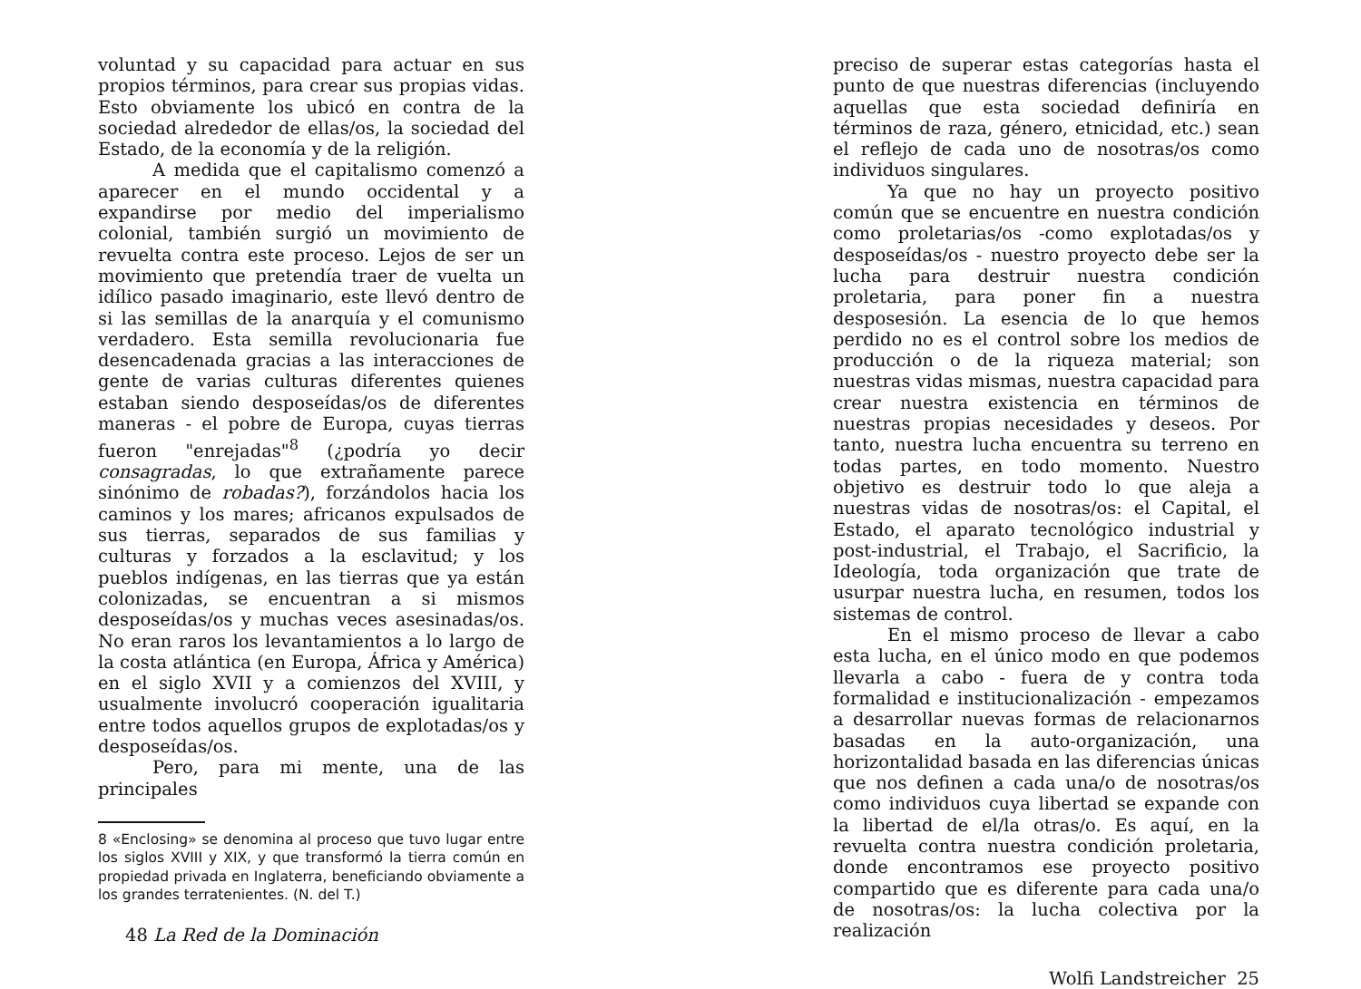voluntad y su capacidad para actuar en sus propios términos, para crear sus propias vidas. Esto obviamente los ubicó en contra de la sociedad alrededor de ellas/os, la sociedad del Estado, de la economía y de la religión.
A medida que el capitalismo comenzó a aparecer en el mundo occidental y a expandirse por medio del imperialismo colonial, también surgió un movimiento de revuelta contra este proceso. Lejos de ser un movimiento que pretendía traer de vuelta un idílico pasado imaginario, este llevó dentro de si las semillas de la anarquía y el comunismo verdadero. Esta semilla revolucionaria fue desencadenada gracias a las interacciones de gente de varias culturas diferentes quienes estaban siendo desposeídas/os de diferentes maneras - el pobre de Europa, cuyas tierras fueron "enrejadas"<sup>8</sup> (¿podría yo decir consagradas, lo que extrañamente parece sinónimo de robadas?), forzándolos hacia los caminos y los mares; africanos expulsados de sus tierras, separados de sus familias y culturas y forzados a la esclavitud; y los pueblos indígenas, en las tierras que ya están colonizadas, se encuentran a si mismos desposeídas/os y muchas veces asesinadas/os. No eran raros los levantamientos a lo largo de la costa atlántica (en Europa, África y América) en el siglo XVII y a comienzos del XVIII, y usualmente involucró cooperación igualitaria entre todos aquellos grupos de explotadas/os y desposeídas/os.
Pero, para mi mente, una de las principales
8 «Enclosing» se denomina al proceso que tuvo lugar entre los siglos XVIII y XIX, y que transformó la tierra común en propiedad privada en Inglaterra, beneficiando obviamente a los grandes terratenientes. (N. del T.)
48 La Red de la Dominación
preciso de superar estas categorías hasta el punto de que nuestras diferencias (incluyendo aquellas que esta sociedad definiría en términos de raza, género, etnicidad, etc.) sean el reflejo de cada uno de nosotras/os como individuos singulares.
Ya que no hay un proyecto positivo común que se encuentre en nuestra condición como proletarias/os -como explotadas/os y desposeídas/os - nuestro proyecto debe ser la lucha para destruir nuestra condición proletaria, para poner fin a nuestra desposesión. La esencia de lo que hemos perdido no es el control sobre los medios de producción o de la riqueza material; son nuestras vidas mismas, nuestra capacidad para crear nuestra existencia en términos de nuestras propias necesidades y deseos. Por tanto, nuestra lucha encuentra su terreno en todas partes, en todo momento. Nuestro objetivo es destruir todo lo que aleja a nuestras vidas de nosotras/os: el Capital, el Estado, el aparato tecnológico industrial y post-industrial, el Trabajo, el Sacrificio, la Ideología, toda organización que trate de usurpar nuestra lucha, en resumen, todos los sistemas de control.
En el mismo proceso de llevar a cabo esta lucha, en el único modo en que podemos llevarla a cabo - fuera de y contra toda formalidad e institucionalización - empezamos a desarrollar nuevas formas de relacionarnos basadas en la auto-organización, una horizontalidad basada en las diferencias únicas que nos definen a cada una/o de nosotras/os como individuos cuya libertad se expande con la libertad de el/la otras/o. Es aquí, en la revuelta contra nuestra condición proletaria, donde encontramos ese proyecto positivo compartido que es diferente para cada una/o de nosotras/os: la lucha colectiva por la realización
Wolfi Landstreicher 25